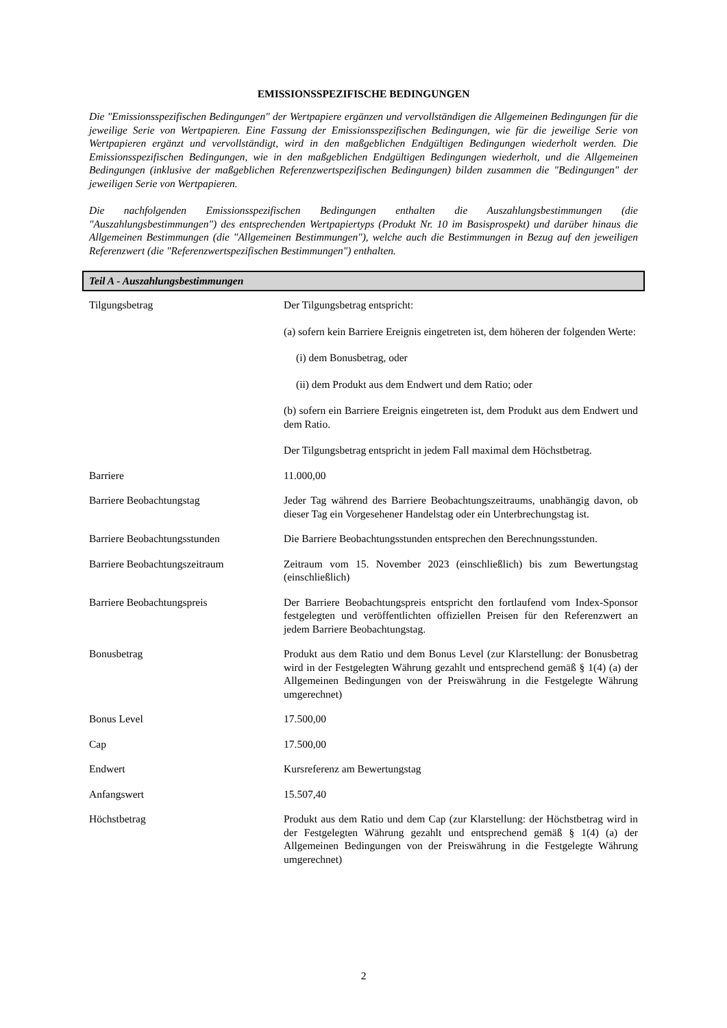EMISSIONSSPEZIFISCHE BEDINGUNGEN
Die "Emissionsspezifischen Bedingungen" der Wertpapiere ergänzen und vervollständigen die Allgemeinen Bedingungen für die jeweilige Serie von Wertpapieren. Eine Fassung der Emissionsspezifischen Bedingungen, wie für die jeweilige Serie von Wertpapieren ergänzt und vervollständigt, wird in den maßgeblichen Endgültigen Bedingungen wiederholt werden. Die Emissionsspezifischen Bedingungen, wie in den maßgeblichen Endgültigen Bedingungen wiederholt, und die Allgemeinen Bedingungen (inklusive der maßgeblichen Referenzwertspezifischen Bedingungen) bilden zusammen die "Bedingungen" der jeweiligen Serie von Wertpapieren.
Die nachfolgenden Emissionsspezifischen Bedingungen enthalten die Auszahlungsbestimmungen (die "Auszahlungsbestimmungen") des entsprechenden Wertpapiertyps (Produkt Nr. 10 im Basisprospekt) und darüber hinaus die Allgemeinen Bestimmungen (die "Allgemeinen Bestimmungen"), welche auch die Bestimmungen in Bezug auf den jeweiligen Referenzwert (die "Referenzwertspezifischen Bestimmungen") enthalten.
Teil A - Auszahlungsbestimmungen
| Tilgungsbetrag | Der Tilgungsbetrag entspricht: (a) sofern kein Barriere Ereignis eingetreten ist, dem höheren der folgenden Werte: (i) dem Bonusbetrag, oder (ii) dem Produkt aus dem Endwert und dem Ratio; oder (b) sofern ein Barriere Ereignis eingetreten ist, dem Produkt aus dem Endwert und dem Ratio. Der Tilgungsbetrag entspricht in jedem Fall maximal dem Höchstbetrag. |
| Barriere | 11.000,00 |
| Barriere Beobachtungstag | Jeder Tag während des Barriere Beobachtungszeitraums, unabhängig davon, ob dieser Tag ein Vorgesehener Handelstag oder ein Unterbrechungstag ist. |
| Barriere Beobachtungsstunden | Die Barriere Beobachtungsstunden entsprechen den Berechnungsstunden. |
| Barriere Beobachtungszeitraum | Zeitraum vom 15. November 2023 (einschließlich) bis zum Bewertungstag (einschließlich) |
| Barriere Beobachtungspreis | Der Barriere Beobachtungspreis entspricht den fortlaufend vom Index-Sponsor festgelegten und veröffentlichten offiziellen Preisen für den Referenzwert an jedem Barriere Beobachtungstag. |
| Bonusbetrag | Produkt aus dem Ratio und dem Bonus Level (zur Klarstellung: der Bonusbetrag wird in der Festgelegten Währung gezahlt und entsprechend gemäß § 1(4) (a) der Allgemeinen Bedingungen von der Preiswährung in die Festgelegte Währung umgerechnet) |
| Bonus Level | 17.500,00 |
| Cap | 17.500,00 |
| Endwert | Kursreferenz am Bewertungstag |
| Anfangswert | 15.507,40 |
| Höchstbetrag | Produkt aus dem Ratio und dem Cap (zur Klarstellung: der Höchstbetrag wird in der Festgelegten Währung gezahlt und entsprechend gemäß § 1(4) (a) der Allgemeinen Bedingungen von der Preiswährung in die Festgelegte Währung umgerechnet) |
2